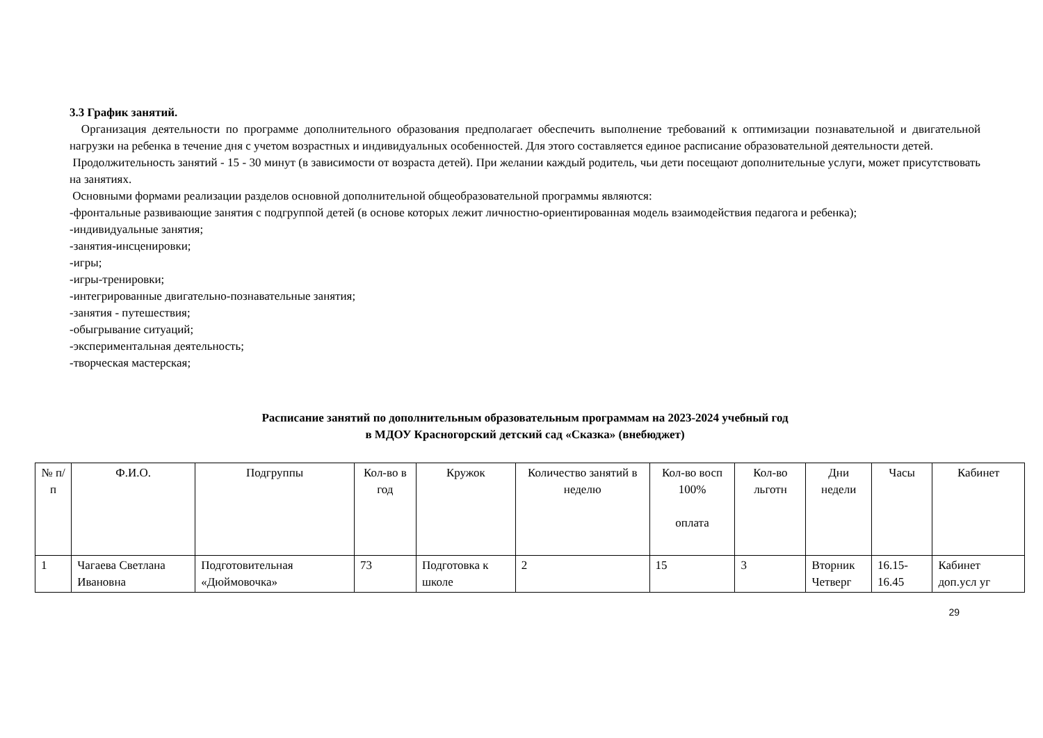3.3 График занятий.
Организация деятельности по программе дополнительного образования предполагает обеспечить выполнение требований к оптимизации познавательной и двигательной нагрузки на ребенка в течение дня с учетом возрастных и индивидуальных особенностей. Для этого составляется единое расписание образовательной деятельности детей.
Продолжительность занятий - 15 - 30 минут (в зависимости от возраста детей). При желании каждый родитель, чьи дети посещают дополнительные услуги, может присутствовать на занятиях.
Основными формами реализации разделов основной дополнительной общеобразовательной программы являются:
-фронтальные развивающие занятия с подгруппой детей (в основе которых лежит личностно-ориентированная модель взаимодействия педагога и ребенка);
-индивидуальные занятия;
-занятия-инсценировки;
-игры;
-игры-тренировки;
-интегрированные двигательно-познавательные занятия;
-занятия - путешествия;
-обыгрывание ситуаций;
-экспериментальная деятельность;
-творческая мастерская;
Расписание занятий по дополнительным образовательным программам на 2023-2024 учебный год
в МДОУ Красногорский детский сад «Сказка» (внебюджет)
| № п/п | Ф.И.О. | Подгруппы | Кол-во в год | Кружок | Количество занятий в неделю | Кол-во восп 100% оплата | Кол-во льготн | Дни недели | Часы | Кабинет |
| --- | --- | --- | --- | --- | --- | --- | --- | --- | --- | --- |
| 1 | Чагаева Светлана Ивановна | Подготовительная «Дюймовочка» | 73 | Подготовка к школе | 2 | 15 | 3 | Вторник Четверг | 16.15-16.45 | Кабинет доп.усл уг |
29